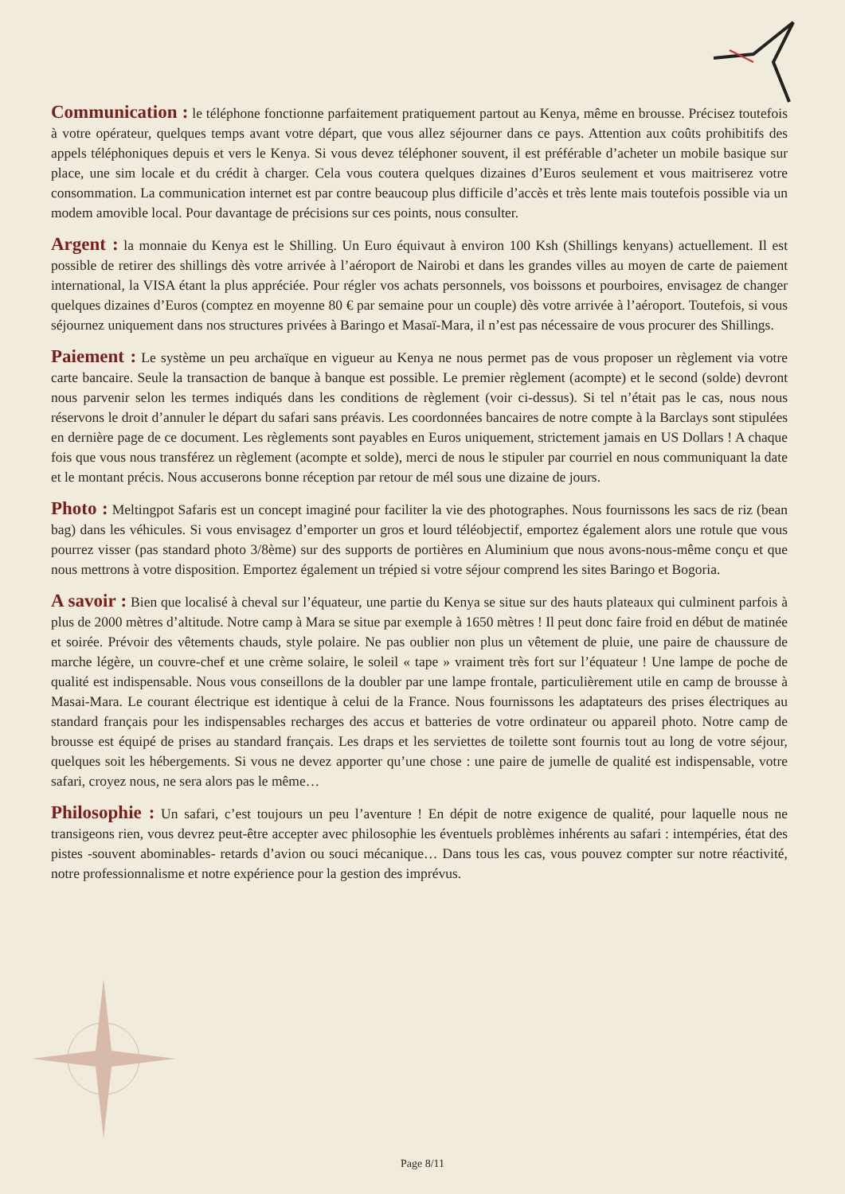Communication : le téléphone fonctionne parfaitement pratiquement partout au Kenya, même en brousse. Précisez toutefois à votre opérateur, quelques temps avant votre départ, que vous allez séjourner dans ce pays. Attention aux coûts prohibitifs des appels téléphoniques depuis et vers le Kenya. Si vous devez téléphoner souvent, il est préférable d’acheter un mobile basique sur place, une sim locale et du crédit à charger. Cela vous coutera quelques dizaines d’Euros seulement et vous maitriserez votre consommation. La communication internet est par contre beaucoup plus difficile d’accès et très lente mais toutefois possible via un modem amovible local. Pour davantage de précisions sur ces points, nous consulter.
Argent : la monnaie du Kenya est le Shilling. Un Euro équivaut à environ 100 Ksh (Shillings kenyans) actuellement. Il est possible de retirer des shillings dès votre arrivée à l’aéroport de Nairobi et dans les grandes villes au moyen de carte de paiement international, la VISA étant la plus appréciée. Pour régler vos achats personnels, vos boissons et pourboires, envisagez de changer quelques dizaines d’Euros (comptez en moyenne 80 € par semaine pour un couple) dès votre arrivée à l’aéroport. Toutefois, si vous séjournez uniquement dans nos structures privées à Baringo et Masaï-Mara, il n’est pas nécessaire de vous procurer des Shillings.
Paiement : Le système un peu archaïque en vigueur au Kenya ne nous permet pas de vous proposer un règlement via votre carte bancaire. Seule la transaction de banque à banque est possible. Le premier règlement (acompte) et le second (solde) devront nous parvenir selon les termes indiqués dans les conditions de règlement (voir ci-dessus). Si tel n’était pas le cas, nous nous réservons le droit d’annuler le départ du safari sans préavis. Les coordonnées bancaires de notre compte à la Barclays sont stipulées en dernière page de ce document. Les règlements sont payables en Euros uniquement, strictement jamais en US Dollars ! A chaque fois que vous nous transférez un règlement (acompte et solde), merci de nous le stipuler par courriel en nous communiquant la date et le montant précis. Nous accuserons bonne réception par retour de mél sous une dizaine de jours.
Photo : Meltingpot Safaris est un concept imaginé pour faciliter la vie des photographes. Nous fournissons les sacs de riz (bean bag) dans les véhicules. Si vous envisagez d’emporter un gros et lourd téléobjectif, emportez également alors une rotule que vous pourrez visser (pas standard photo 3/8ème) sur des supports de portières en Aluminium que nous avons-nous-même conçu et que nous mettrons à votre disposition. Emportez également un trépied si votre séjour comprend les sites Baringo et Bogoria.
A savoir : Bien que localisé à cheval sur l’équateur, une partie du Kenya se situe sur des hauts plateaux qui culminent parfois à plus de 2000 mètres d’altitude. Notre camp à Mara se situe par exemple à 1650 mètres ! Il peut donc faire froid en début de matinée et soirée. Prévoir des vêtements chauds, style polaire. Ne pas oublier non plus un vêtement de pluie, une paire de chaussure de marche légère, un couvre-chef et une crème solaire, le soleil « tape » vraiment très fort sur l’équateur ! Une lampe de poche de qualité est indispensable. Nous vous conseillons de la doubler par une lampe frontale, particulièrement utile en camp de brousse à Masai-Mara. Le courant électrique est identique à celui de la France. Nous fournissons les adaptateurs des prises électriques au standard français pour les indispensables recharges des accus et batteries de votre ordinateur ou appareil photo. Notre camp de brousse est équipé de prises au standard français. Les draps et les serviettes de toilette sont fournis tout au long de votre séjour, quelques soit les hébergements. Si vous ne devez apporter qu’une chose : une paire de jumelle de qualité est indispensable, votre safari, croyez nous, ne sera alors pas le même…
Philosophie : Un safari, c’est toujours un peu l’aventure ! En dépit de notre exigence de qualité, pour laquelle nous ne transigeons rien, vous devrez peut-être accepter avec philosophie les éventuels problèmes inhérents au safari : intempéries, état des pistes -souvent abominables- retards d’avion ou souci mécanique… Dans tous les cas, vous pouvez compter sur notre réactivité, notre professionnalisme et notre expérience pour la gestion des imprévus.
Page 8/11